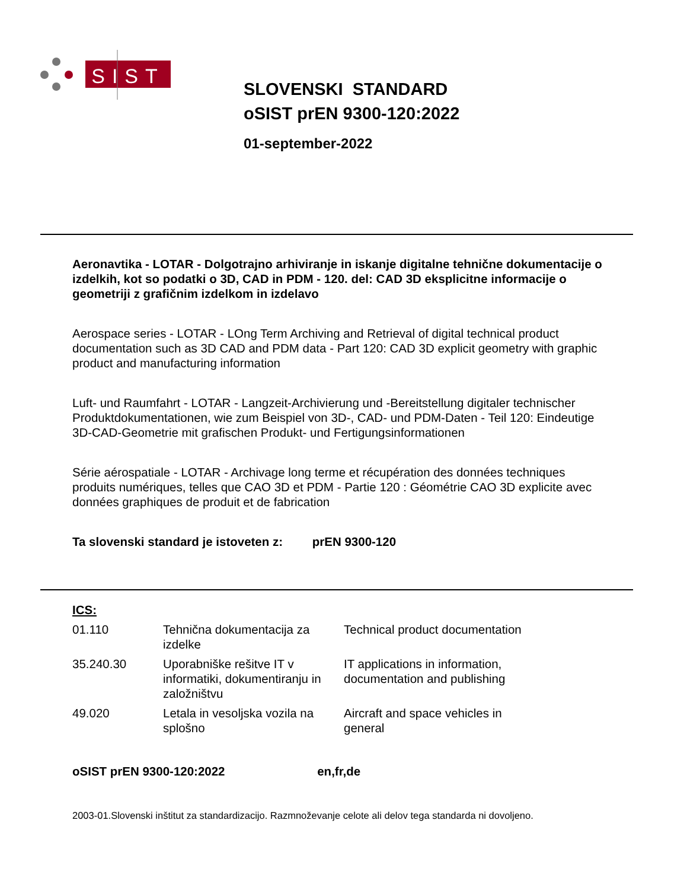SIST
SLOVENSKI STANDARD
oSIST prEN 9300-120:2022
01-september-2022
Aeronavtika - LOTAR - Dolgotrajno arhiviranje in iskanje digitalne tehnične dokumentacije o izdelkih, kot so podatki o 3D, CAD in PDM - 120. del: CAD 3D eksplicitne informacije o geometriji z grafičnim izdelkom in izdelavo
Aerospace series - LOTAR - LOng Term Archiving and Retrieval of digital technical product documentation such as 3D CAD and PDM data - Part 120: CAD 3D explicit geometry with graphic product and manufacturing information
Luft- und Raumfahrt - LOTAR - Langzeit-Archivierung und -Bereitstellung digitaler technischer Produktdokumentationen, wie zum Beispiel von 3D-, CAD- und PDM-Daten - Teil 120: Eindeutige 3D-CAD-Geometrie mit grafischen Produkt- und Fertigungsinformationen
Série aérospatiale - LOTAR - Archivage long terme et récupération des données techniques produits numériques, telles que CAO 3D et PDM - Partie 120 : Géométrie CAO 3D explicite avec données graphiques de produit et de fabrication
Ta slovenski standard je istoveten z: prEN 9300-120
ICS:
| 01.110 | Tehnična dokumentacija za izdelke | Technical product documentation |
| 35.240.30 | Uporabniške rešitve IT v informatiki, dokumentiranju in založništvu | IT applications in information, documentation and publishing |
| 49.020 | Letala in vesoljska vozila na splošno | Aircraft and space vehicles in general |
oSIST prEN 9300-120:2022 en,fr,de
2003-01.Slovenski inštitut za standardizacijo. Razmnoževanje celote ali delov tega standarda ni dovoljeno.